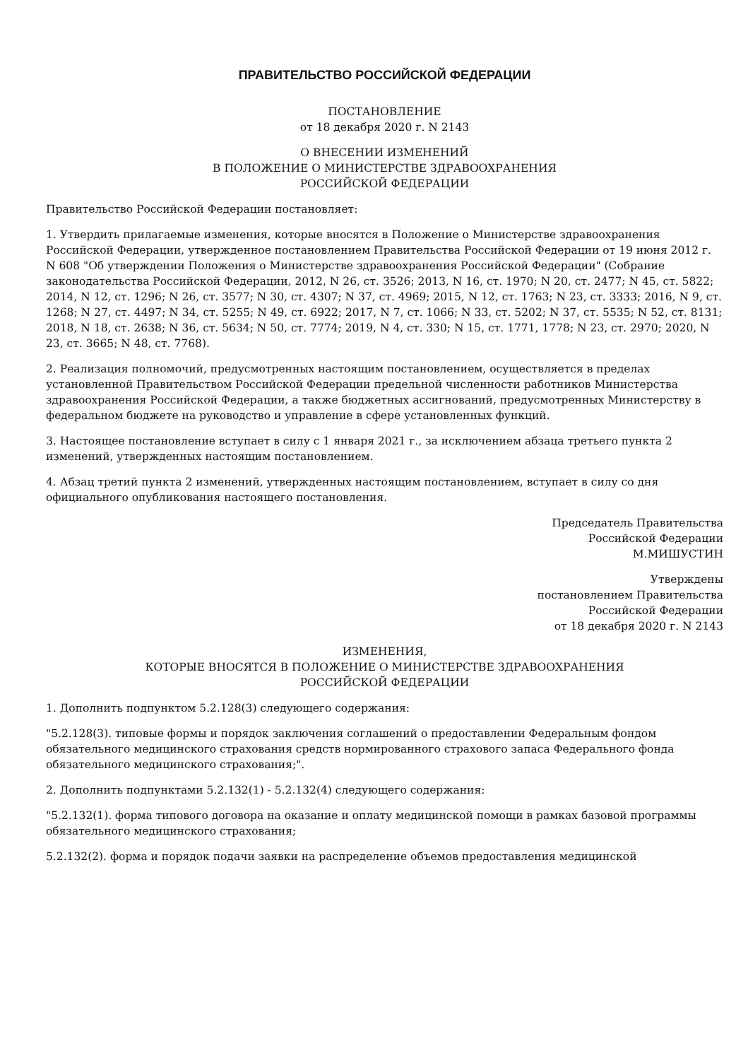ПРАВИТЕЛЬСТВО РОССИЙСКОЙ ФЕДЕРАЦИИ
ПОСТАНОВЛЕНИЕ
от 18 декабря 2020 г. N 2143
О ВНЕСЕНИИ ИЗМЕНЕНИЙ
В ПОЛОЖЕНИЕ О МИНИСТЕРСТВЕ ЗДРАВООХРАНЕНИЯ
РОССИЙСКОЙ ФЕДЕРАЦИИ
Правительство Российской Федерации постановляет:
1. Утвердить прилагаемые изменения, которые вносятся в Положение о Министерстве здравоохранения Российской Федерации, утвержденное постановлением Правительства Российской Федерации от 19 июня 2012 г. N 608 "Об утверждении Положения о Министерстве здравоохранения Российской Федерации" (Собрание законодательства Российской Федерации, 2012, N 26, ст. 3526; 2013, N 16, ст. 1970; N 20, ст. 2477; N 45, ст. 5822; 2014, N 12, ст. 1296; N 26, ст. 3577; N 30, ст. 4307; N 37, ст. 4969; 2015, N 12, ст. 1763; N 23, ст. 3333; 2016, N 9, ст. 1268; N 27, ст. 4497; N 34, ст. 5255; N 49, ст. 6922; 2017, N 7, ст. 1066; N 33, ст. 5202; N 37, ст. 5535; N 52, ст. 8131; 2018, N 18, ст. 2638; N 36, ст. 5634; N 50, ст. 7774; 2019, N 4, ст. 330; N 15, ст. 1771, 1778; N 23, ст. 2970; 2020, N 23, ст. 3665; N 48, ст. 7768).
2. Реализация полномочий, предусмотренных настоящим постановлением, осуществляется в пределах установленной Правительством Российской Федерации предельной численности работников Министерства здравоохранения Российской Федерации, а также бюджетных ассигнований, предусмотренных Министерству в федеральном бюджете на руководство и управление в сфере установленных функций.
3. Настоящее постановление вступает в силу с 1 января 2021 г., за исключением абзаца третьего пункта 2 изменений, утвержденных настоящим постановлением.
4. Абзац третий пункта 2 изменений, утвержденных настоящим постановлением, вступает в силу со дня официального опубликования настоящего постановления.
Председатель Правительства
Российской Федерации
М.МИШУСТИН
Утверждены
постановлением Правительства
Российской Федерации
от 18 декабря 2020 г. N 2143
ИЗМЕНЕНИЯ,
КОТОРЫЕ ВНОСЯТСЯ В ПОЛОЖЕНИЕ О МИНИСТЕРСТВЕ ЗДРАВООХРАНЕНИЯ
РОССИЙСКОЙ ФЕДЕРАЦИИ
1. Дополнить подпунктом 5.2.128(3) следующего содержания:
"5.2.128(3). типовые формы и порядок заключения соглашений о предоставлении Федеральным фондом обязательного медицинского страхования средств нормированного страхового запаса Федерального фонда обязательного медицинского страхования;".
2. Дополнить подпунктами 5.2.132(1) - 5.2.132(4) следующего содержания:
"5.2.132(1). форма типового договора на оказание и оплату медицинской помощи в рамках базовой программы обязательного медицинского страхования;
5.2.132(2). форма и порядок подачи заявки на распределение объемов предоставления медицинской